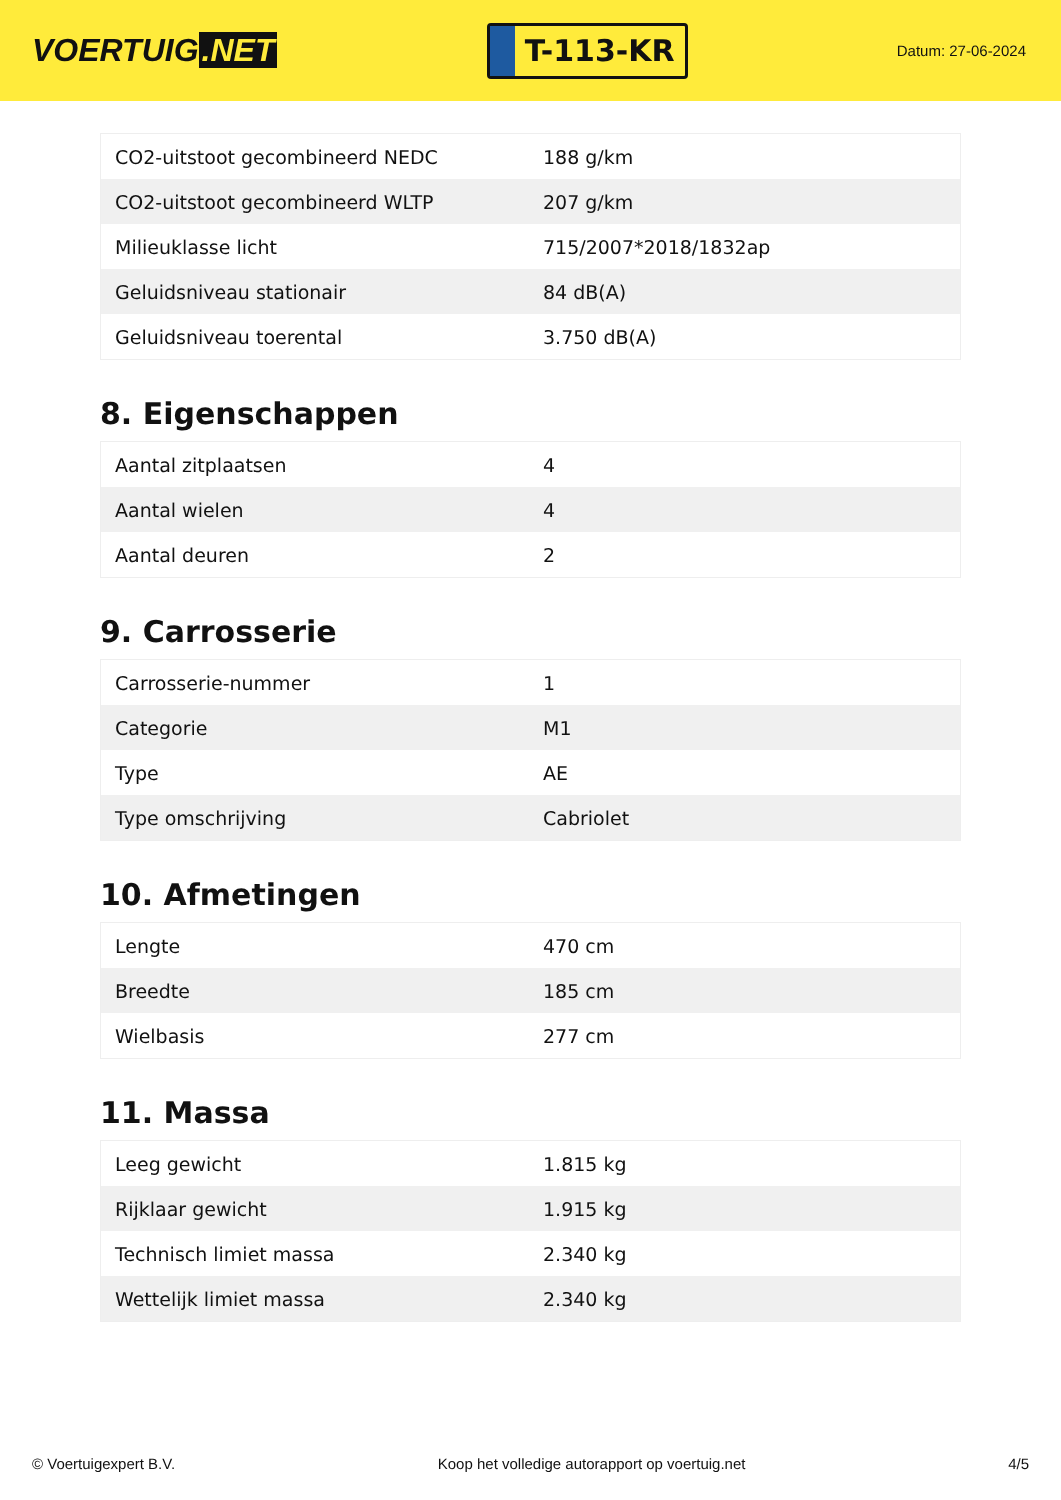VOERTUIG.NET
T-113-KR
Datum: 27-06-2024
| CO2-uitstoot gecombineerd NEDC | 188 g/km |
| CO2-uitstoot gecombineerd WLTP | 207 g/km |
| Milieuklasse licht | 715/2007*2018/1832ap |
| Geluidsniveau stationair | 84 dB(A) |
| Geluidsniveau toerental | 3.750 dB(A) |
8. Eigenschappen
| Aantal zitplaatsen | 4 |
| Aantal wielen | 4 |
| Aantal deuren | 2 |
9. Carrosserie
| Carrosserie-nummer | 1 |
| Categorie | M1 |
| Type | AE |
| Type omschrijving | Cabriolet |
10. Afmetingen
| Lengte | 470 cm |
| Breedte | 185 cm |
| Wielbasis | 277 cm |
11. Massa
| Leeg gewicht | 1.815 kg |
| Rijklaar gewicht | 1.915 kg |
| Technisch limiet massa | 2.340 kg |
| Wettelijk limiet massa | 2.340 kg |
© Voertuigexpert B.V. Koop het volledige autorapport op voertuig.net 4/5